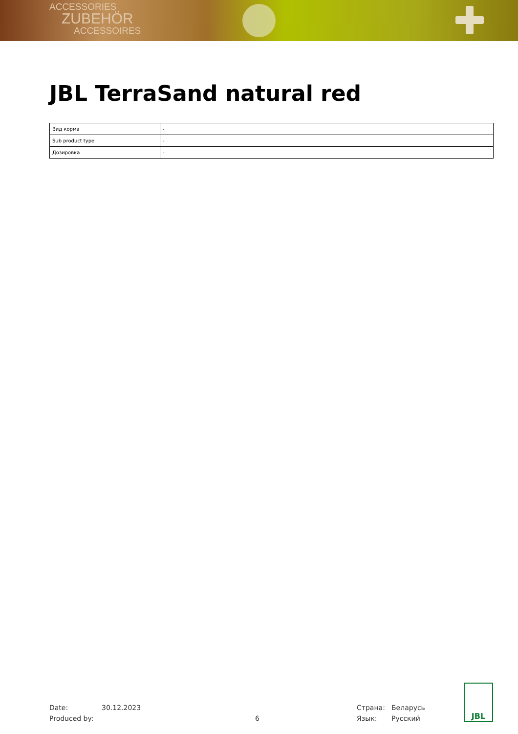ACCESSORIES
ZUBEHÖR
ACCESSOIRES
JBL TerraSand natural red
| Вид корма | - |
| Sub product type | - |
| Дозировка | - |
Date:
Produced by:
30.12.2023
6 Страна:
Язык:
Беларусь
Русский
JBL